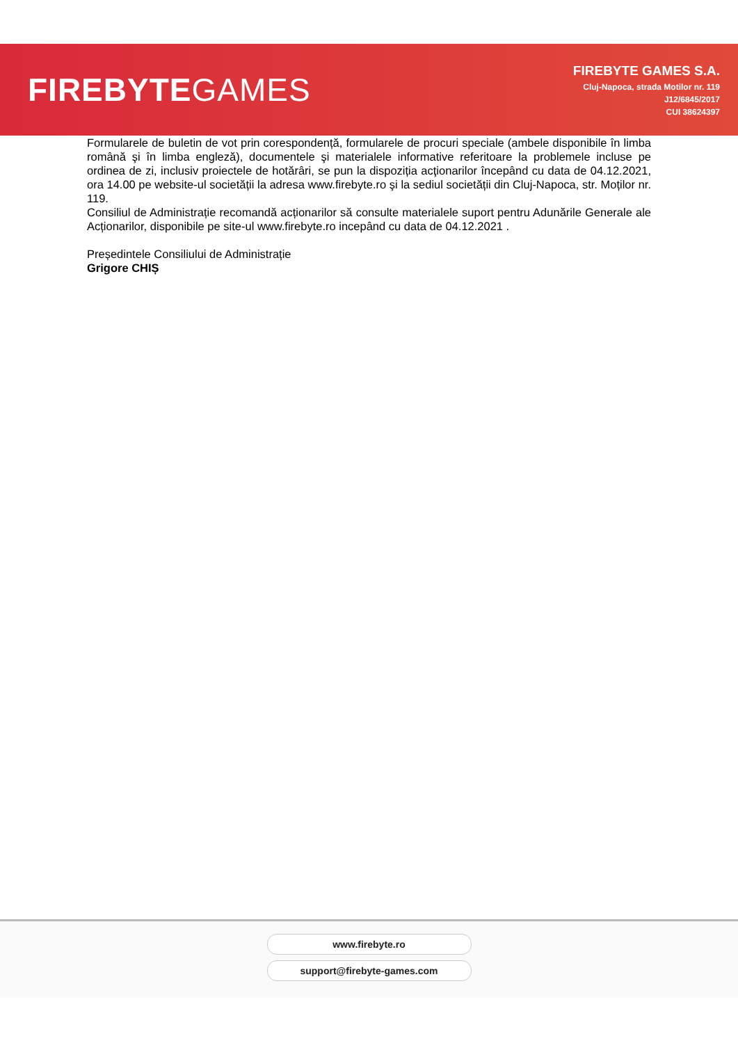FIREBYTEGAMES
FIREBYTE GAMES S.A.
Cluj-Napoca, strada Motilor nr. 119
J12/6845/2017
CUI 38624397
Formularele de buletin de vot prin corespondență, formularele de procuri speciale (ambele disponibile în limba română şi în limba engleză), documentele şi materialele informative referitoare la problemele incluse pe ordinea de zi, inclusiv proiectele de hotărâri, se pun la dispoziția acţionarilor începând cu data de 04.12.2021, ora 14.00 pe website-ul societății la adresa www.firebyte.ro şi la sediul societății din Cluj-Napoca, str. Moților nr. 119.
Consiliul de Administrație recomandă acționarilor să consulte materialele suport pentru Adunările Generale ale Acționarilor, disponibile pe site-ul www.firebyte.ro incepând cu data de 04.12.2021 .
Președintele Consiliului de Administrație
Grigore CHIȘ
www.firebyte.ro
support@firebyte-games.com